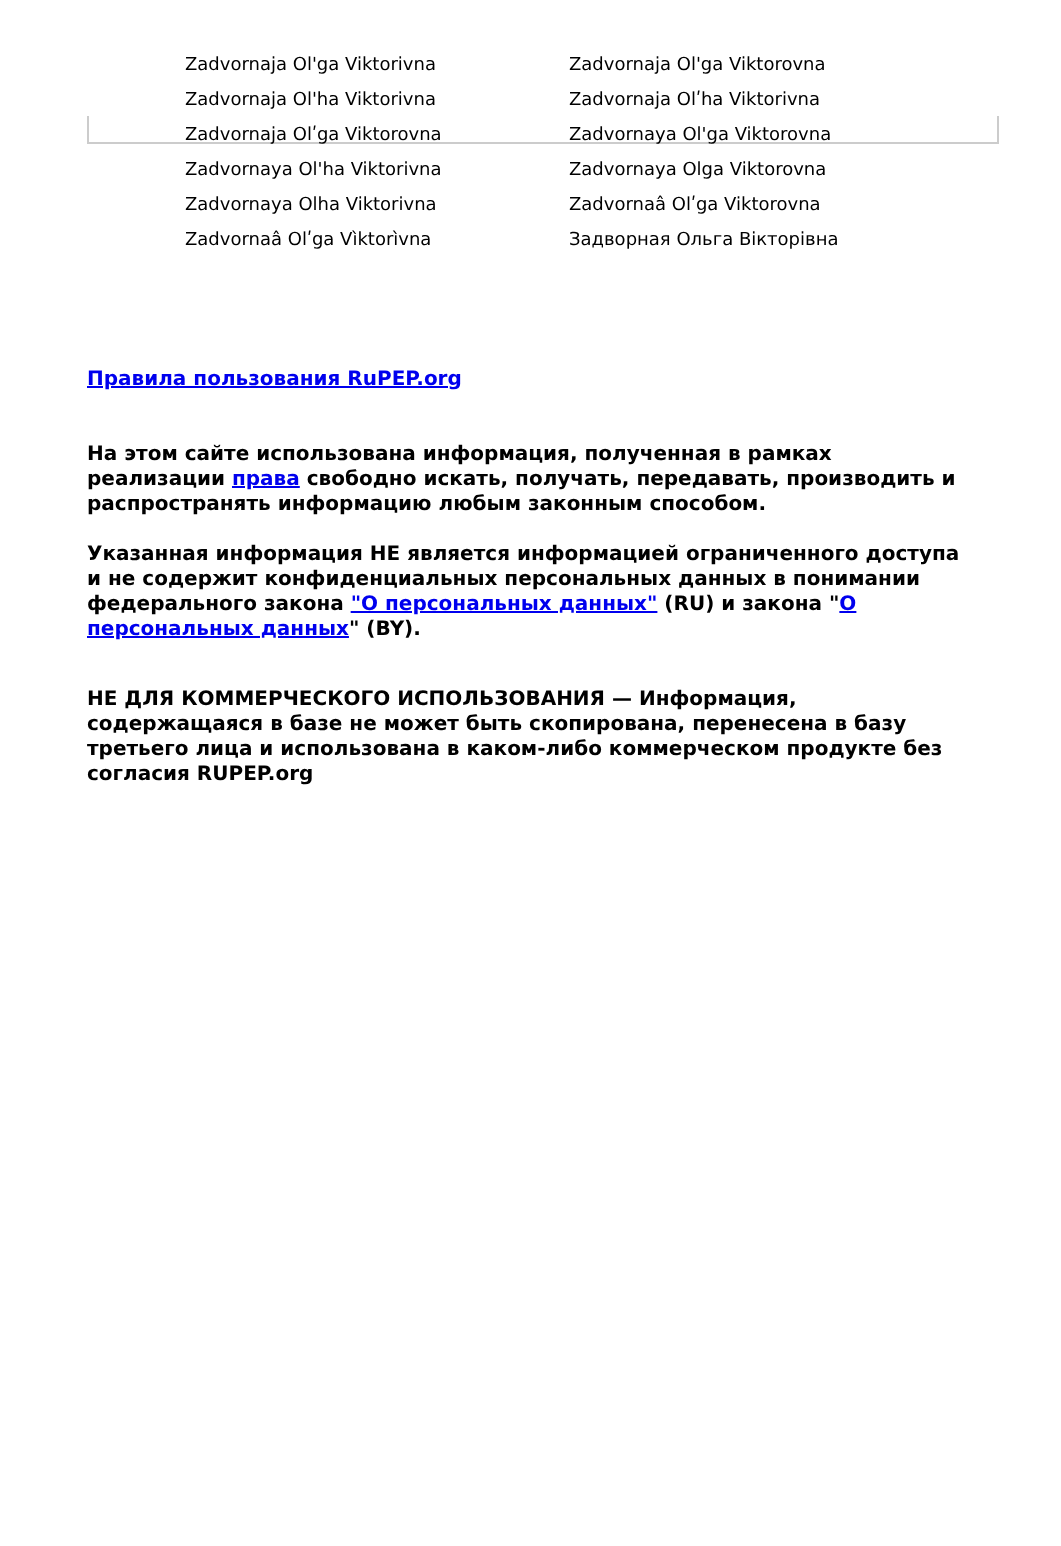| Zadvornaja Ol'ga Viktorivna | Zadvornaja Ol'ga Viktorovna |
| Zadvornaja Ol'ha Viktorivna | Zadvornaja Olʹha Viktorivna |
| Zadvornaja Olʹga Viktorovna | Zadvornaya Ol'ga Viktorovna |
| Zadvornaya Ol'ha Viktorivna | Zadvornaya Olga Viktorovna |
| Zadvornaya Olha Viktorivna | Zadvornaâ Olʹga Viktorovna |
| Zadvornaâ Olʹga Vìktorìvna | Задворная Ольга Вікторівна |
Правила пользования RuPEP.org
На этом сайте использована информация, полученная в рамках реализации права свободно искать, получать, передавать, производить и распространять информацию любым законным способом.
Указанная информация НЕ является информацией ограниченного доступа и не содержит конфиденциальных персональных данных в понимании федерального закона "О персональных данных" (RU) и закона "О персональных данных" (BY).
НЕ ДЛЯ КОММЕРЧЕСКОГО ИСПОЛЬЗОВАНИЯ — Информация, содержащаяся в базе не может быть скопирована, перенесена в базу третьего лица и использована в каком-либо коммерческом продукте без согласия RUPEP.org